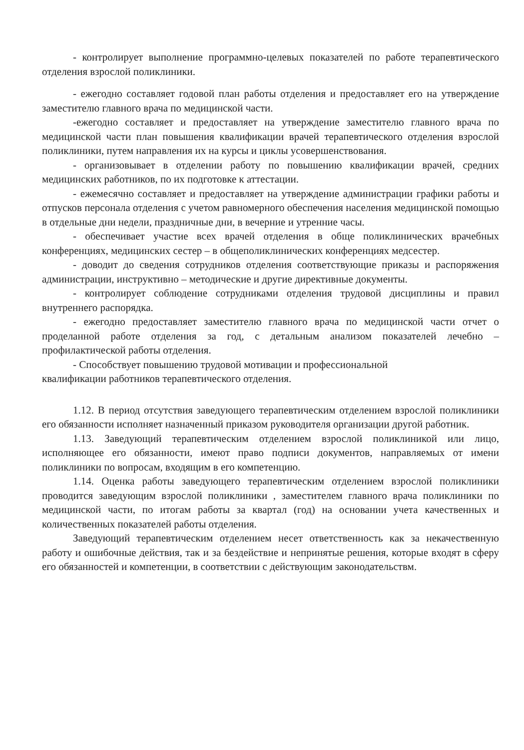- контролирует выполнение программно-целевых показателей по работе терапевтического отделения взрослой поликлиники.
- ежегодно составляет годовой план работы отделения и предоставляет его на утверждение заместителю главного врача по медицинской части.
-ежегодно составляет и предоставляет на утверждение заместителю главного врача по медицинской части план повышения квалификации врачей терапевтического отделения взрослой поликлиники, путем направления их на курсы и циклы усовершенствования.
- организовывает в отделении работу по повышению квалификации врачей, средних медицинских работников, по их подготовке к аттестации.
- ежемесячно составляет и предоставляет на утверждение администрации графики работы и отпусков персонала отделения с учетом равномерного обеспечения населения медицинской помощью в отдельные дни недели, праздничные дни, в вечерние и утренние часы.
- обеспечивает участие всех врачей отделения в обще поликлинических врачебных конференциях, медицинских сестер – в общеполиклинических конференциях медсестер.
- доводит до сведения сотрудников отделения соответствующие приказы и распоряжения администрации, инструктивно – методические и другие директивные документы.
- контролирует соблюдение сотрудниками отделения трудовой дисциплины и правил внутреннего распорядка.
- ежегодно предоставляет заместителю главного врача по медицинской части отчет о проделанной работе отделения за год, с детальным анализом показателей лечебно – профилактической работы отделения.
- Способствует повышению трудовой мотивации и профессиональной
квалификации работников терапевтического отделения.
1.12. В период отсутствия заведующего терапевтическим отделением взрослой поликлиники его обязанности исполняет назначенный приказом руководителя организации другой работник.
1.13. Заведующий терапевтическим отделением взрослой поликлиникой или лицо, исполняющее его обязанности, имеют право подписи документов, направляемых от имени поликлиники по вопросам, входящим в его компетенцию.
1.14. Оценка работы заведующего терапевтическим отделением взрослой поликлиники проводится заведующим взрослой поликлиники , заместителем главного врача поликлиники по медицинской части, по итогам работы за квартал (год) на основании учета качественных и количественных показателей работы отделения.
Заведующий терапевтическим отделением несет ответственность как за некачественную работу и ошибочные действия, так и за бездействие и непринятые решения, которые входят в сферу его обязанностей и компетенции, в соответствии с действующим законодательствм.